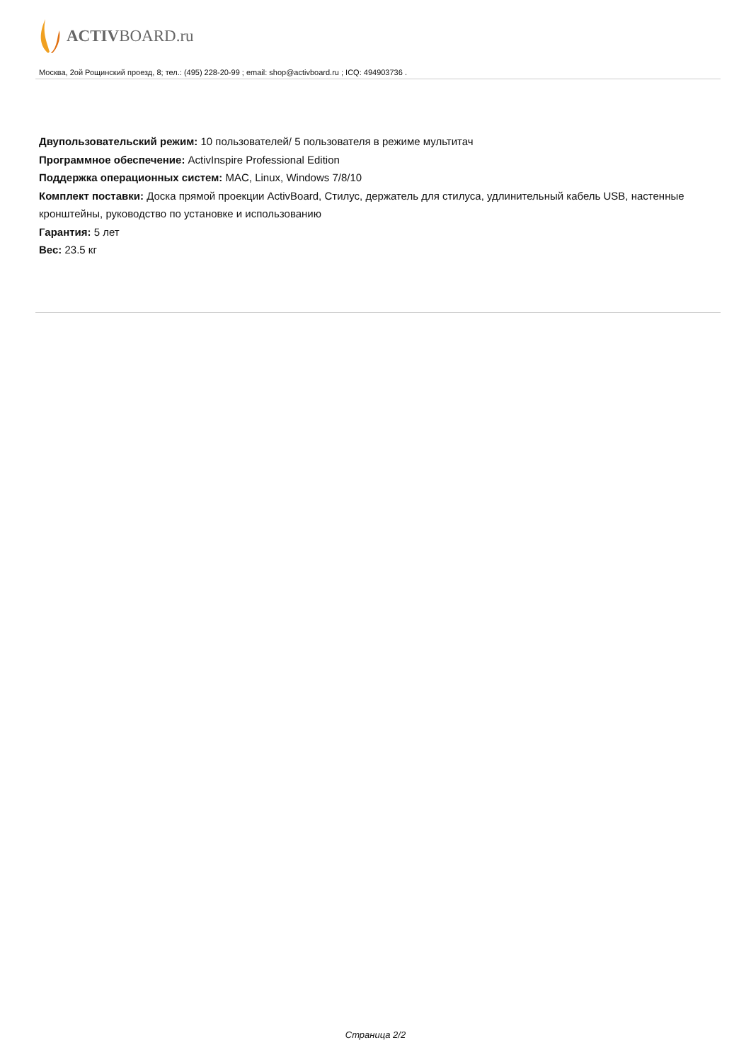ACTIVBOARD.ru
Москва, 2ой Рощинский проезд, 8; тел.: (495) 228-20-99 ; email: shop@activboard.ru ; ICQ: 494903736 .
Двупользовательский режим: 10 пользователей/ 5 пользователя в режиме мультитач
Программное обеспечение: ActivInspire Professional Edition
Поддержка операционных систем: MAC, Linux, Windows 7/8/10
Комплект поставки: Доска прямой проекции ActivBoard, Стилус, держатель для стилуса, удлинительный кабель USB, настенные кронштейны, руководство по установке и использованию
Гарантия: 5 лет
Вес: 23.5 кг
Страница 2/2